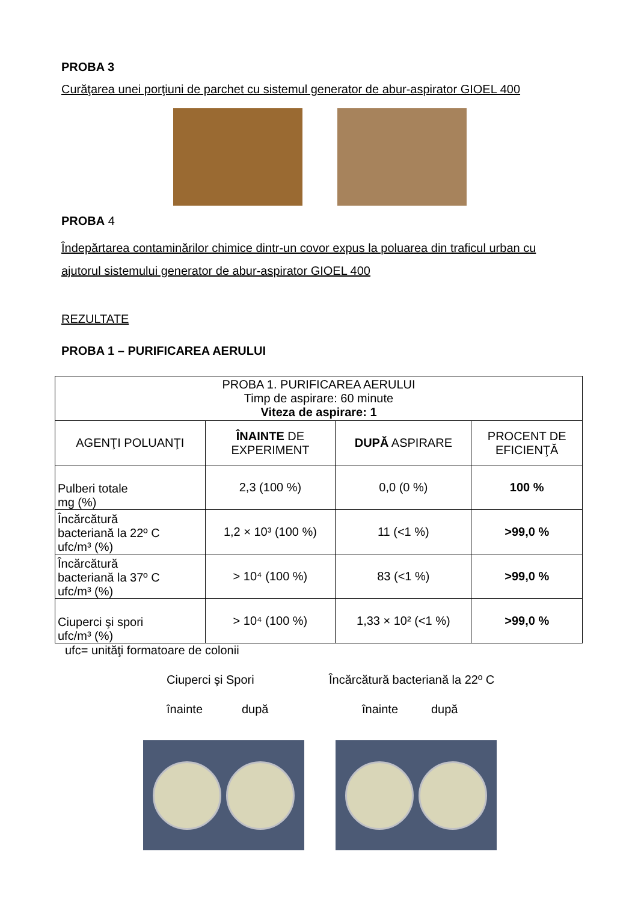PROBA 3
Curăţarea unei porţiuni de parchet cu sistemul generator de abur-aspirator GIOEL 400
PROBA 4
Îndepărtarea contaminărilor chimice dintr-un covor expus la poluarea din traficul urban cu ajutorul sistemului generator de abur-aspirator GIOEL 400
REZULTATE
PROBA 1 – PURIFICAREA AERULUI
| PROBA 1. PURIFICAREA AERULUI Timp de aspirare: 60 minute Viteza de aspirare: 1 | | | |
| AGENŢI POLUANŢI | ÎNAINTE DE EXPERIMENT | DUPĂ ASPIRARE | PROCENT DE EFICIENŢĂ |
| Pulberi totale mg (%) | 2,3 (100 %) | 0,0 (0 %) | 100 % |
| Încărcătură bacteriană la 22º C ufc/m³ (%) | 1,2 × 10³ (100 %) | 11 (<1 %) | >99,0 % |
| Încărcătură bacteriană la 37º C ufc/m³ (%) | > 10⁴ (100 %) | 83 (<1 %) | >99,0 % |
| Ciuperci şi spori ufc/m³ (%) | > 10⁴ (100 %) | 1,33 × 10² (<1 %) | >99,0 % |
ufc= unităţi formatoare de colonii
Ciuperci şi Spori Încărcătură bacteriană la 22º C
înainte după înainte după